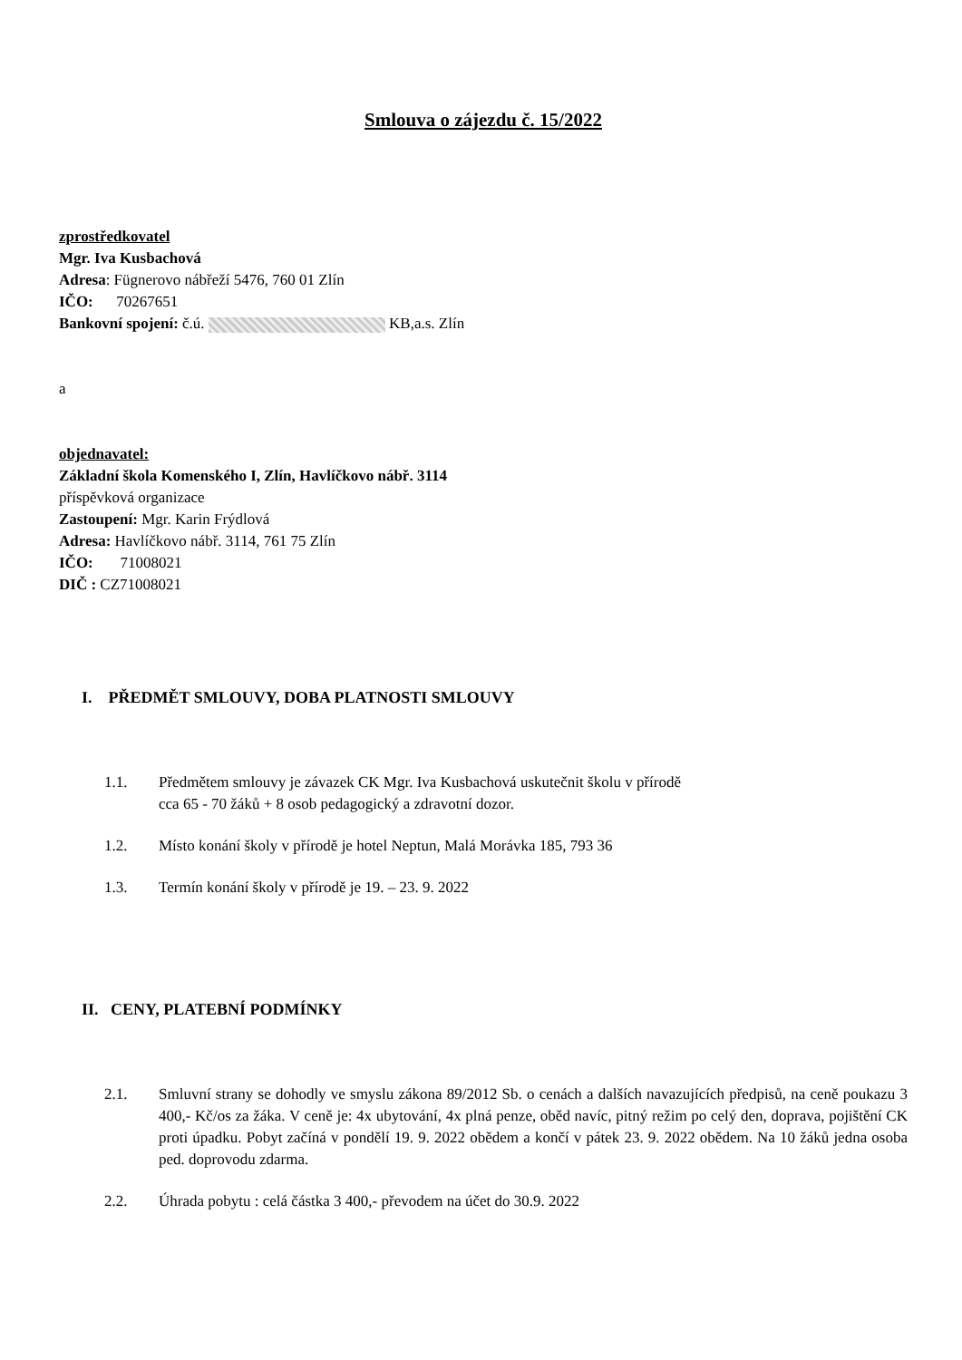Smlouva o zájezdu č. 15/2022
zprostředkovatel
Mgr. Iva Kusbachová
Adresa: Fügnerovo nábřeží 5476, 760 01 Zlín
IČO: 70267651
Bankovní spojení: č.ú. KB,a.s. Zlín
a
objednavatel:
Základní škola Komenského I, Zlín, Havlíčkovo nábř. 3114
příspěvková organizace
Zastoupení: Mgr. Karin Frýdlová
Adresa: Havlíčkovo nábř. 3114, 761 75 Zlín
IČO: 71008021
DIČ : CZ71008021
I. PŘEDMĚT SMLOUVY, DOBA PLATNOSTI SMLOUVY
1.1. Předmětem smlouvy je závazek CK Mgr. Iva Kusbachová uskutečnit školu v přírodě
cca 65 - 70 žáků + 8 osob pedagogický a zdravotní dozor.
1.2. Místo konání školy v přírodě je hotel Neptun, Malá Morávka 185, 793 36
1.3. Termín konání školy v přírodě je 19. – 23. 9. 2022
II. CENY, PLATEBNÍ PODMÍNKY
2.1. Smluvní strany se dohodly ve smyslu zákona 89/2012 Sb. o cenách a dalších navazujících předpisů, na ceně poukazu 3 400,- Kč/os za žáka. V ceně je: 4x ubytování, 4x plná penze, oběd navíc, pitný režim po celý den, doprava, pojištění CK proti úpadku. Pobyt začíná v pondělí 19. 9. 2022 obědem a končí v pátek 23. 9. 2022 obědem. Na 10 žáků jedna osoba ped. doprovodu zdarma.
2.2. Úhrada pobytu : celá částka 3 400,- převodem na účet do 30.9. 2022